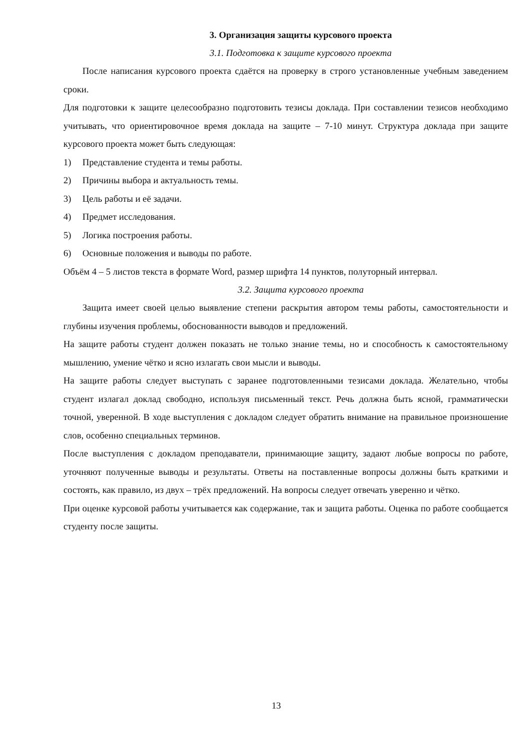3. Организация защиты курсового проекта
3.1. Подготовка к защите курсового проекта
После написания курсового проекта сдаётся на проверку в строго установленные учебным заведением сроки.
Для подготовки к защите целесообразно подготовить тезисы доклада. При составлении тезисов необходимо учитывать, что ориентировочное время доклада на защите – 7-10 минут. Структура доклада при защите курсового проекта может быть следующая:
1) Представление студента и темы работы.
2) Причины выбора и актуальность темы.
3) Цель работы и её задачи.
4) Предмет исследования.
5) Логика построения работы.
6) Основные положения и выводы по работе.
Объём 4 – 5 листов текста в формате Word, размер шрифта 14 пунктов, полуторный интервал.
3.2. Защита курсового проекта
Защита имеет своей целью выявление степени раскрытия автором темы работы, самостоятельности и глубины изучения проблемы, обоснованности выводов и предложений.
На защите работы студент должен показать не только знание темы, но и способность к самостоятельному мышлению, умение чётко и ясно излагать свои мысли и выводы.
На защите работы следует выступать с заранее подготовленными тезисами доклада. Желательно, чтобы студент излагал доклад свободно, используя письменный текст. Речь должна быть ясной, грамматически точной, уверенной. В ходе выступления с докладом следует обратить внимание на правильное произношение слов, особенно специальных терминов.
После выступления с докладом преподаватели, принимающие защиту, задают любые вопросы по работе, уточняют полученные выводы и результаты. Ответы на поставленные вопросы должны быть краткими и состоять, как правило, из двух – трёх предложений. На вопросы следует отвечать уверенно и чётко.
При оценке курсовой работы учитывается как содержание, так и защита работы. Оценка по работе сообщается студенту после защиты.
13